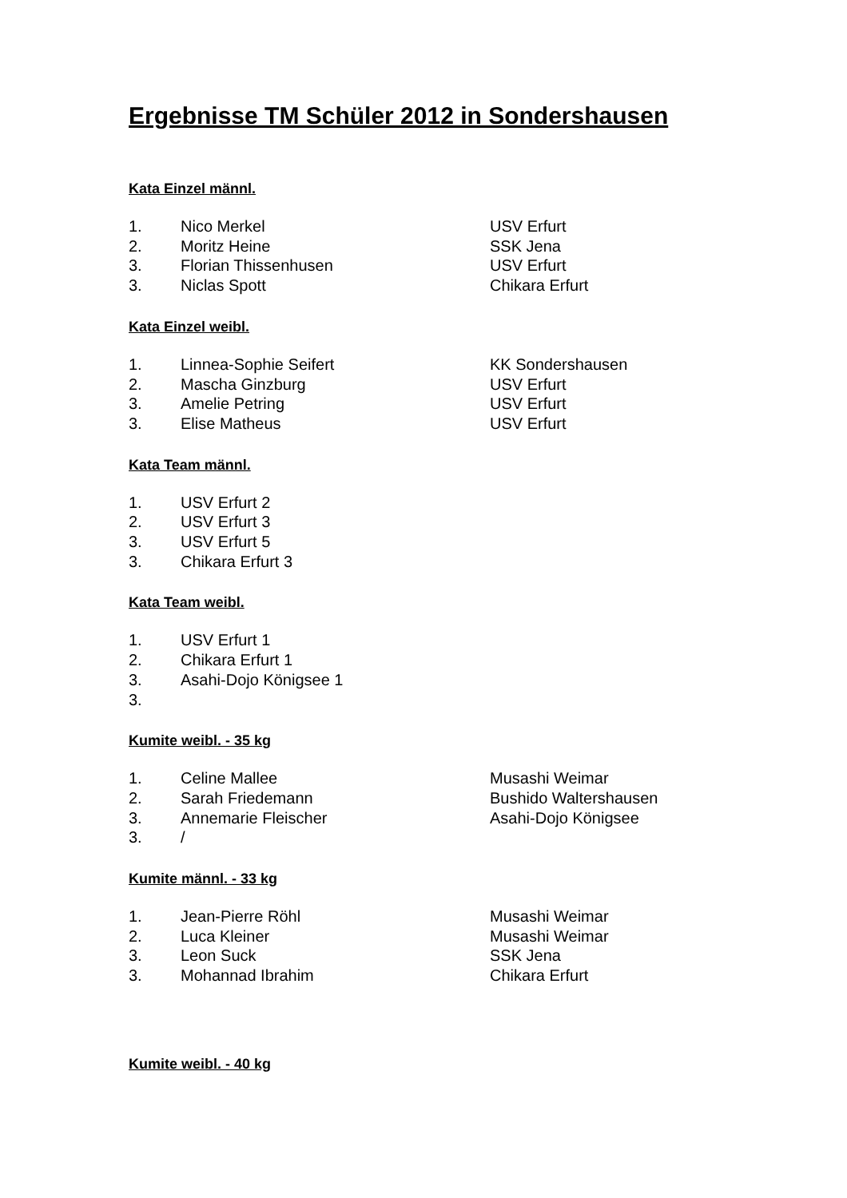Ergebnisse TM Schüler 2012 in Sondershausen
Kata Einzel männl.
1. Nico Merkel USV Erfurt
2. Moritz Heine SSK Jena
3. Florian Thissenhusen USV Erfurt
3. Niclas Spott Chikara Erfurt
Kata Einzel weibl.
1. Linnea-Sophie Seifert KK Sondershausen
2. Mascha Ginzburg USV Erfurt
3. Amelie Petring USV Erfurt
3. Elise Matheus USV Erfurt
Kata Team männl.
1. USV Erfurt 2
2. USV Erfurt 3
3. USV Erfurt 5
3. Chikara Erfurt 3
Kata Team weibl.
1. USV Erfurt 1
2. Chikara Erfurt 1
3. Asahi-Dojo Königsee 1
3.
Kumite weibl. - 35 kg
1. Celine Mallee Musashi Weimar
2. Sarah Friedemann Bushido Waltershausen
3. Annemarie Fleischer Asahi-Dojo Königsee
3. /
Kumite männl. - 33 kg
1. Jean-Pierre Röhl Musashi Weimar
2. Luca Kleiner Musashi Weimar
3. Leon Suck SSK Jena
3. Mohannad Ibrahim Chikara Erfurt
Kumite weibl. - 40 kg